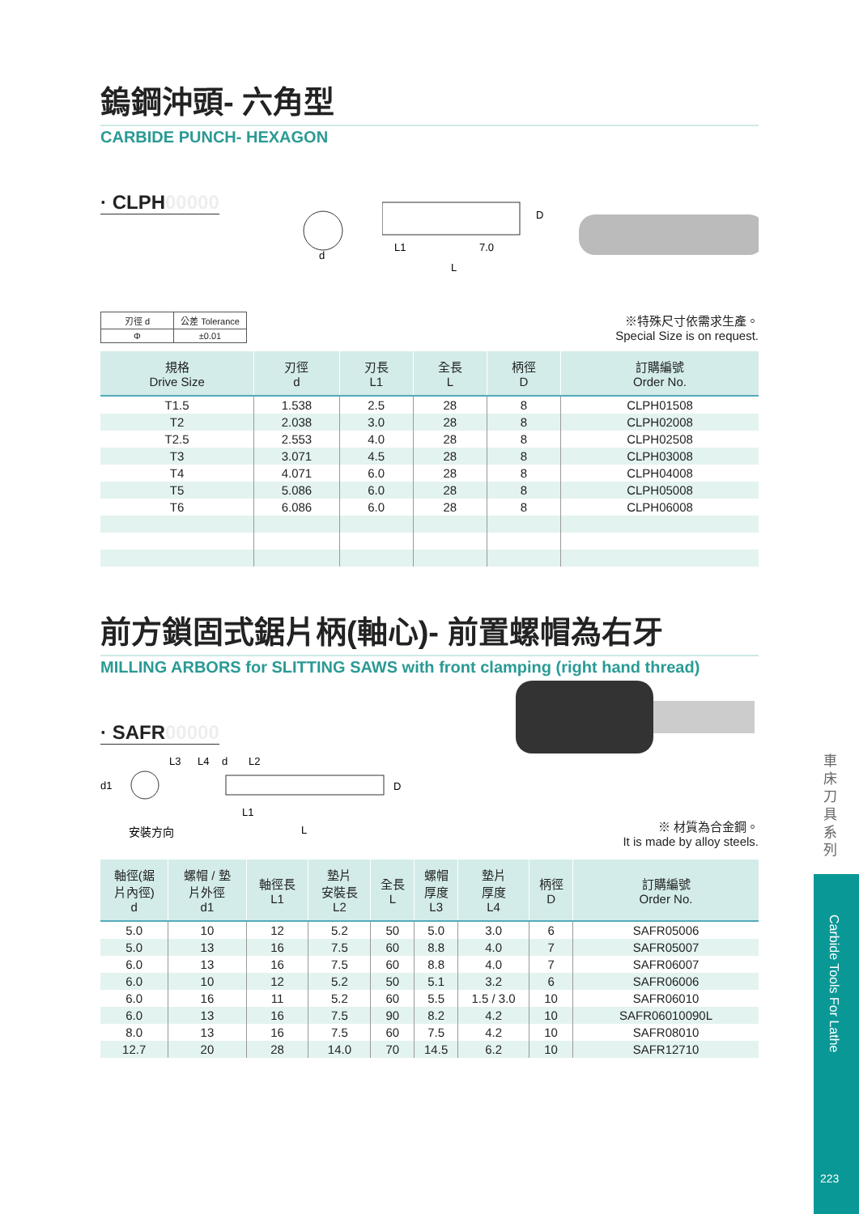鎢鋼沖頭- 六角型
CARBIDE PUNCH- HEXAGON
· CLPH00000
d
L1
7.0
L
D
| 刃徑 d | 公差 Tolerance |
| Φ | ±0.01 |
※特殊尺寸依需求生產。
Special Size is on request.
| 規格 Drive Size | 刃徑 d | 刃長 L1 | 全長 L | 柄徑 D | 訂購編號 Order No. |
| --- | --- | --- | --- | --- | --- |
| T1.5 | 1.538 | 2.5 | 28 | 8 | CLPH01508 |
| T2 | 2.038 | 3.0 | 28 | 8 | CLPH02008 |
| T2.5 | 2.553 | 4.0 | 28 | 8 | CLPH02508 |
| T3 | 3.071 | 4.5 | 28 | 8 | CLPH03008 |
| T4 | 4.071 | 6.0 | 28 | 8 | CLPH04008 |
| T5 | 5.086 | 6.0 | 28 | 8 | CLPH05008 |
| T6 | 6.086 | 6.0 | 28 | 8 | CLPH06008 |
前方鎖固式鋸片柄(軸心)- 前置螺帽為右牙
MILLING ARBORS for SLITTING SAWS with front clamping (right hand thread)
· SAFR00000
L3
L4
d
L2
d1
D
L1
L
安裝方向
※ 材質為合金鋼。
It is made by alloy steels.
| 軸徑(鋸 片內徑) d | 螺帽 / 墊 片外徑 d1 | 軸徑長 L1 | 墊片 安裝長 L2 | 全長 L | 螺帽 厚度 L3 | 墊片 厚度 L4 | 柄徑 D | 訂購編號 Order No. |
| --- | --- | --- | --- | --- | --- | --- | --- | --- |
| 5.0 | 10 | 12 | 5.2 | 50 | 5.0 | 3.0 | 6 | SAFR05006 |
| 5.0 | 13 | 16 | 7.5 | 60 | 8.8 | 4.0 | 7 | SAFR05007 |
| 6.0 | 13 | 16 | 7.5 | 60 | 8.8 | 4.0 | 7 | SAFR06007 |
| 6.0 | 10 | 12 | 5.2 | 50 | 5.1 | 3.2 | 6 | SAFR06006 |
| 6.0 | 16 | 11 | 5.2 | 60 | 5.5 | 1.5 / 3.0 | 10 | SAFR06010 |
| 6.0 | 13 | 16 | 7.5 | 90 | 8.2 | 4.2 | 10 | SAFR06010090L |
| 8.0 | 13 | 16 | 7.5 | 60 | 7.5 | 4.2 | 10 | SAFR08010 |
| 12.7 | 20 | 28 | 14.0 | 70 | 14.5 | 6.2 | 10 | SAFR12710 |
車床刀具系列
Carbide Tools For Lathe
223